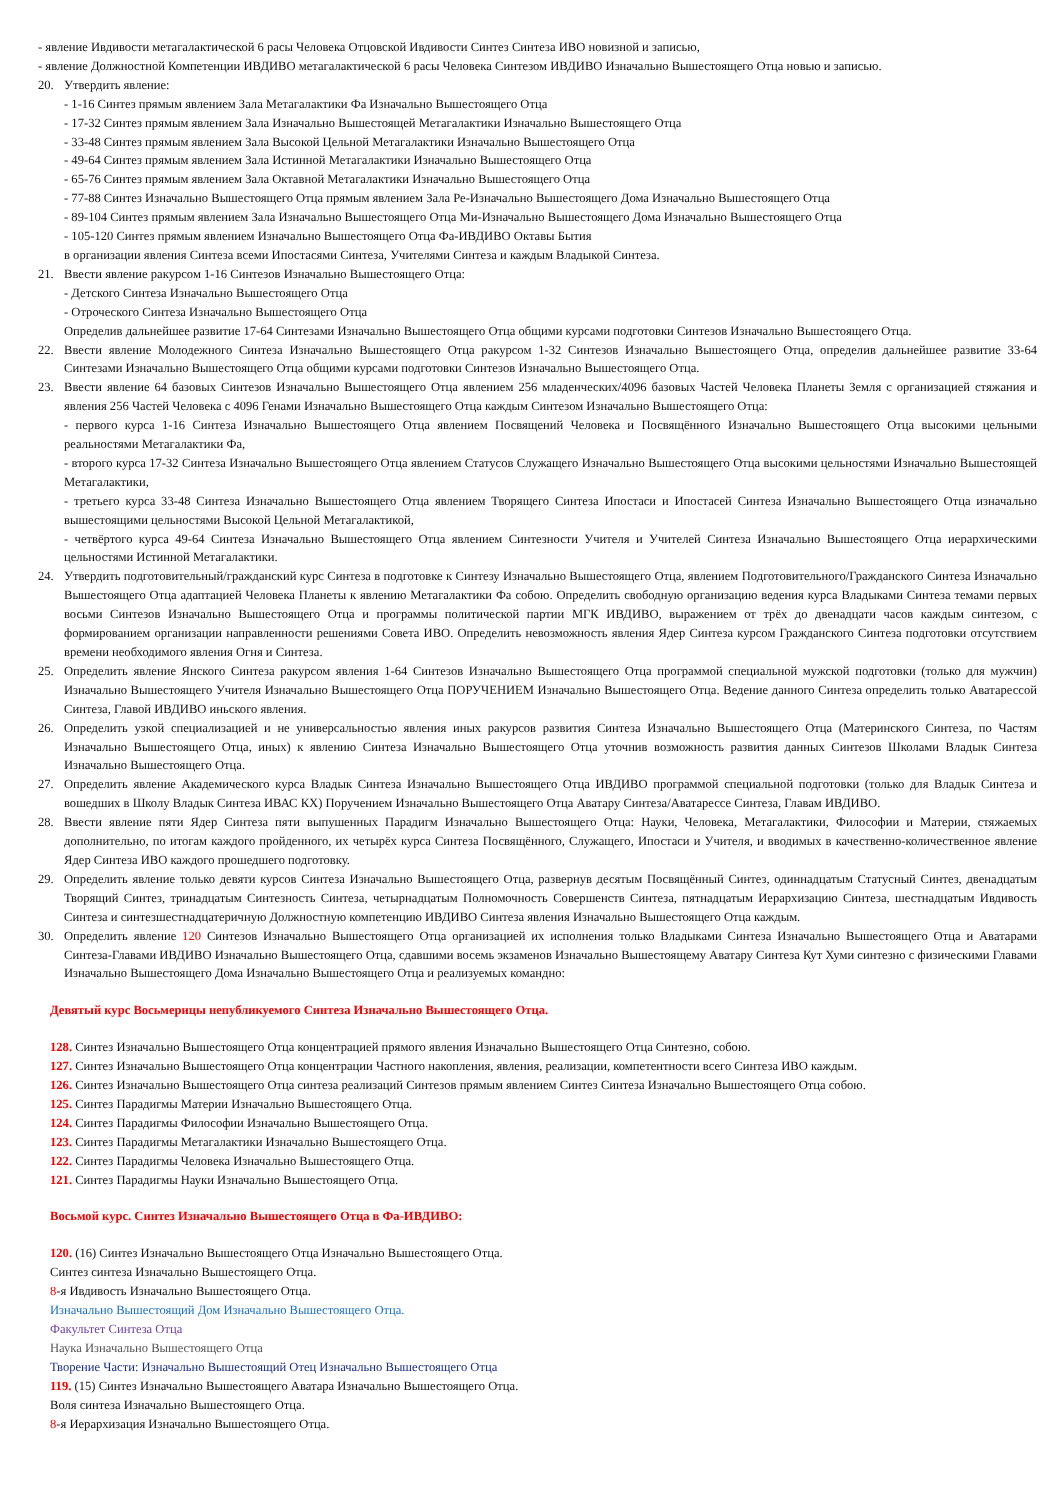- явление Ивдивости метагалактической 6 расы Человека Отцовской Ивдивости Синтез Синтеза ИВО новизной и записью,
- явление Должностной Компетенции ИВДИВО метагалактической 6 расы Человека Синтезом ИВДИВО Изначально Вышестоящего Отца новью и записью.
20. Утвердить явление:
- 1-16 Синтез прямым явлением Зала Метагалактики Фа Изначально Вышестоящего Отца
- 17-32 Синтез прямым явлением Зала Изначально Вышестоящей Метагалактики Изначально Вышестоящего Отца
- 33-48 Синтез прямым явлением Зала Высокой Цельной Метагалактики Изначально Вышестоящего Отца
- 49-64 Синтез прямым явлением Зала Истинной Метагалактики Изначально Вышестоящего Отца
- 65-76 Синтез прямым явлением Зала Октавной Метагалактики Изначально Вышестоящего Отца
- 77-88 Синтез Изначально Вышестоящего Отца прямым явлением Зала Ре-Изначально Вышестоящего Дома Изначально Вышестоящего Отца
- 89-104 Синтез прямым явлением Зала Изначально Вышестоящего Отца Ми-Изначально Вышестоящего Дома Изначально Вышестоящего Отца
- 105-120 Синтез прямым явлением Изначально Вышестоящего Отца Фа-ИВДИВО Октавы Бытия
в организации явления Синтеза всеми Ипостасями Синтеза, Учителями Синтеза и каждым Владыкой Синтеза.
21. Ввести явление ракурсом 1-16 Синтезов Изначально Вышестоящего Отца:
- Детского Синтеза Изначально Вышестоящего Отца
- Отроческого Синтеза Изначально Вышестоящего Отца
Определив дальнейшее развитие 17-64 Синтезами Изначально Вышестоящего Отца общими курсами подготовки Синтезов Изначально Вышестоящего Отца.
22. Ввести явление Молодежного Синтеза Изначально Вышестоящего Отца ракурсом 1-32 Синтезов Изначально Вышестоящего Отца, определив дальнейшее развитие 33-64 Синтезами Изначально Вышестоящего Отца общими курсами подготовки Синтезов Изначально Вышестоящего Отца.
23. Ввести явление 64 базовых Синтезов Изначально Вышестоящего Отца явлением 256 младенческих/4096 базовых Частей Человека Планеты Земля с организацией стяжания и явления 256 Частей Человека с 4096 Генами Изначально Вышестоящего Отца каждым Синтезом Изначально Вышестоящего Отца:
- первого курса 1-16 Синтеза Изначально Вышестоящего Отца явлением Посвящений Человека и Посвящённого Изначально Вышестоящего Отца высокими цельными реальностями Метагалактики Фа,
- второго курса 17-32 Синтеза Изначально Вышестоящего Отца явлением Статусов Служащего Изначально Вышестоящего Отца высокими цельностями Изначально Вышестоящей Метагалактики,
- третьего курса 33-48 Синтеза Изначально Вышестоящего Отца явлением Творящего Синтеза Ипостаси и Ипостасей Синтеза Изначально Вышестоящего Отца изначально вышестоящими цельностями Высокой Цельной Метагалактикой,
- четвёртого курса 49-64 Синтеза Изначально Вышестоящего Отца явлением Синтезности Учителя и Учителей Синтеза Изначально Вышестоящего Отца иерархическими цельностями Истинной Метагалактики.
24. Утвердить подготовительный/гражданский курс Синтеза в подготовке к Синтезу Изначально Вышестоящего Отца, явлением Подготовительного/Гражданского Синтеза Изначально Вышестоящего Отца адаптацией Человека Планеты к явлению Метагалактики Фа собою. Определить свободную организацию ведения курса Владыками Синтеза темами первых восьми Синтезов Изначально Вышестоящего Отца и программы политической партии МГК ИВДИВО, выражением от трёх до двенадцати часов каждым синтезом, с формированием организации направленности решениями Совета ИВО. Определить невозможность явления Ядер Синтеза курсом Гражданского Синтеза подготовки отсутствием времени необходимого явления Огня и Синтеза.
25. Определить явление Янского Синтеза ракурсом явления 1-64 Синтезов Изначально Вышестоящего Отца программой специальной мужской подготовки (только для мужчин) Изначально Вышестоящего Учителя Изначально Вышестоящего Отца ПОРУЧЕНИЕМ Изначально Вышестоящего Отца. Ведение данного Синтеза определить только Аватарессой Синтеза, Главой ИВДИВО иньского явления.
26. Определить узкой специализацией и не универсальностью явления иных ракурсов развития Синтеза Изначально Вышестоящего Отца (Материнского Синтеза, по Частям Изначально Вышестоящего Отца, иных) к явлению Синтеза Изначально Вышестоящего Отца уточнив возможность развития данных Синтезов Школами Владык Синтеза Изначально Вышестоящего Отца.
27. Определить явление Академического курса Владык Синтеза Изначально Вышестоящего Отца ИВДИВО программой специальной подготовки (только для Владык Синтеза и вошедших в Школу Владык Синтеза ИВАС КХ) Поручением Изначально Вышестоящего Отца Аватару Синтеза/Аватарессе Синтеза, Главам ИВДИВО.
28. Ввести явление пяти Ядер Синтеза пяти выпушенных Парадигм Изначально Вышестоящего Отца: Науки, Человека, Метагалактики, Философии и Материи, стяжаемых дополнительно, по итогам каждого пройденного, их четырёх курса Синтеза Посвящённого, Служащего, Ипостаси и Учителя, и вводимых в качественно-количественное явление Ядер Синтеза ИВО каждого прошедшего подготовку.
29. Определить явление только девяти курсов Синтеза Изначально Вышестоящего Отца, развернув десятым Посвящённый Синтез, одиннадцатым Статусный Синтез, двенадцатым Творящий Синтез, тринадцатым Синтезность Синтеза, четырнадцатым Полномочность Совершенств Синтеза, пятнадцатым Иерархизацию Синтеза, шестнадцатым Ивдивость Синтеза и синтезшестнадцатеричную Должностную компетенцию ИВДИВО Синтеза явления Изначально Вышестоящего Отца каждым.
30. Определить явление 120 Синтезов Изначально Вышестоящего Отца организацией их исполнения только Владыками Синтеза Изначально Вышестоящего Отца и Аватарами Синтеза-Главами ИВДИВО Изначально Вышестоящего Отца, сдавшими восемь экзаменов Изначально Вышестоящему Аватару Синтеза Кут Хуми синтезно с физическими Главами Изначально Вышестоящего Дома Изначально Вышестоящего Отца и реализуемых командно:
Девятый курс Восьмерицы непубликуемого Синтеза Изначально Вышестоящего Отца.
128. Синтез Изначально Вышестоящего Отца концентрацией прямого явления Изначально Вышестоящего Отца Синтезно, собою.
127. Синтез Изначально Вышестоящего Отца концентрации Частного накопления, явления, реализации, компетентности всего Синтеза ИВО каждым.
126. Синтез Изначально Вышестоящего Отца синтеза реализаций Синтезов прямым явлением Синтез Синтеза Изначально Вышестоящего Отца собою.
125. Синтез Парадигмы Материи Изначально Вышестоящего Отца.
124. Синтез Парадигмы Философии Изначально Вышестоящего Отца.
123. Синтез Парадигмы Метагалактики Изначально Вышестоящего Отца.
122. Синтез Парадигмы Человека Изначально Вышестоящего Отца.
121. Синтез Парадигмы Науки Изначально Вышестоящего Отца.
Восьмой курс. Синтез Изначально Вышестоящего Отца в Фа-ИВДИВО:
120. (16) Синтез Изначально Вышестоящего Отца Изначально Вышестоящего Отца.
Синтез синтеза Изначально Вышестоящего Отца.
8-я Ивдивость Изначально Вышестоящего Отца.
Изначально Вышестоящий Дом Изначально Вышестоящего Отца.
Факультет Синтеза Отца
Наука Изначально Вышестоящего Отца
Творение Части: Изначально Вышестоящий Отец Изначально Вышестоящего Отца
119. (15) Синтез Изначально Вышестоящего Аватара Изначально Вышестоящего Отца.
Воля синтеза Изначально Вышестоящего Отца.
8-я Иерархизация Изначально Вышестоящего Отца.